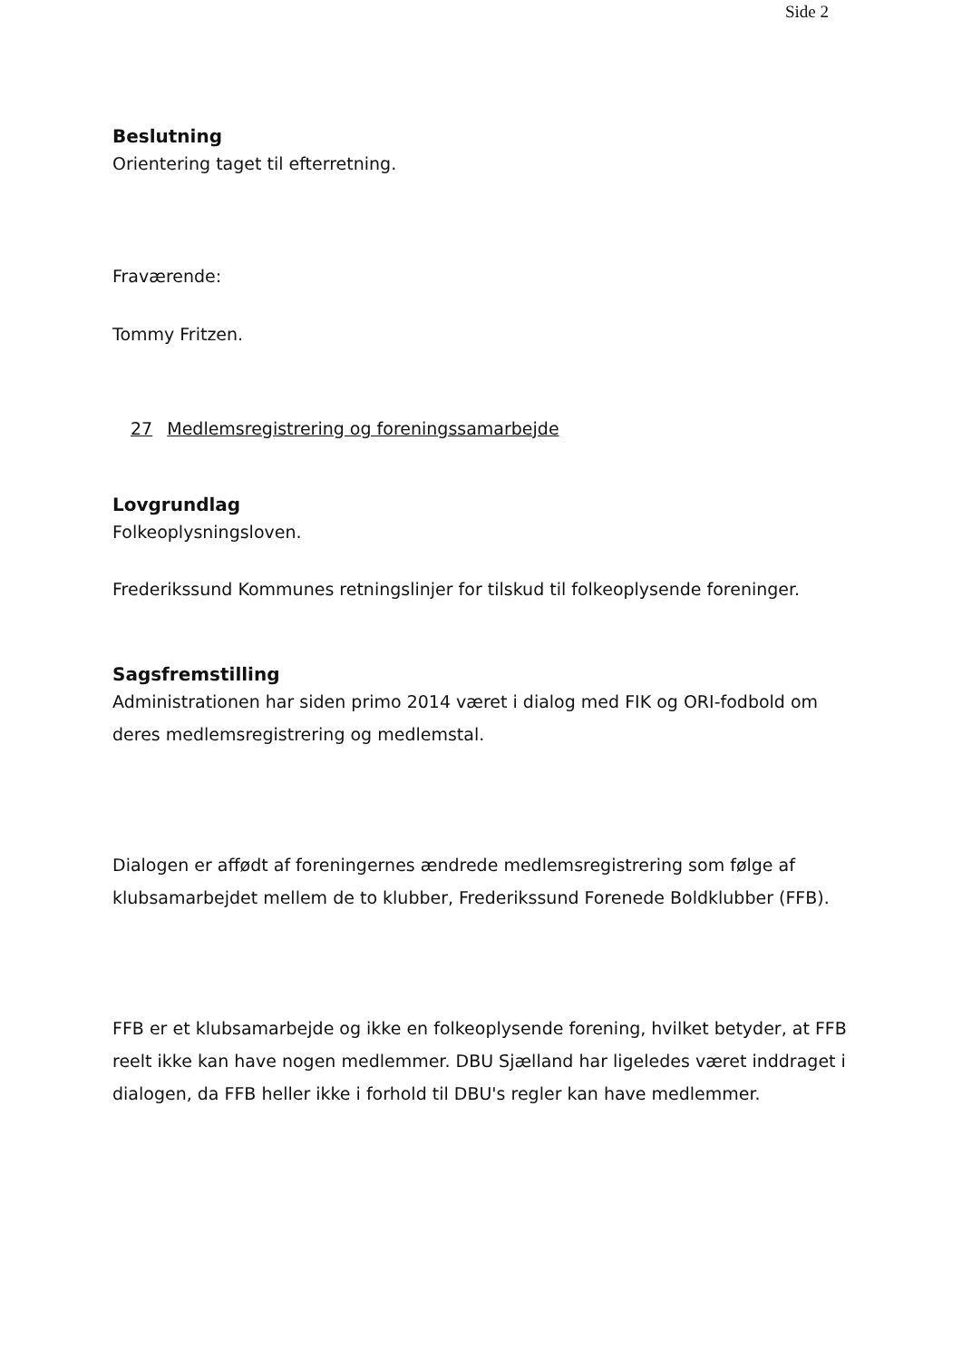Side 2
Beslutning
Orientering taget til efterretning.
Fraværende:
Tommy Fritzen.
27 Medlemsregistrering og foreningssamarbejde
Lovgrundlag
Folkeoplysningsloven.
Frederikssund Kommunes retningslinjer for tilskud til folkeoplysende foreninger.
Sagsfremstilling
Administrationen har siden primo 2014 været i dialog med FIK og ORI-fodbold om deres medlemsregistrering og medlemstal.
Dialogen er affødt af foreningernes ændrede medlemsregistrering som følge af klubsamarbejdet mellem de to klubber, Frederikssund Forenede Boldklubber (FFB).
FFB er et klubsamarbejde og ikke en folkeoplysende forening, hvilket betyder, at FFB reelt ikke kan have nogen medlemmer. DBU Sjælland har ligeledes været inddraget i dialogen, da FFB heller ikke i forhold til DBU's regler kan have medlemmer.